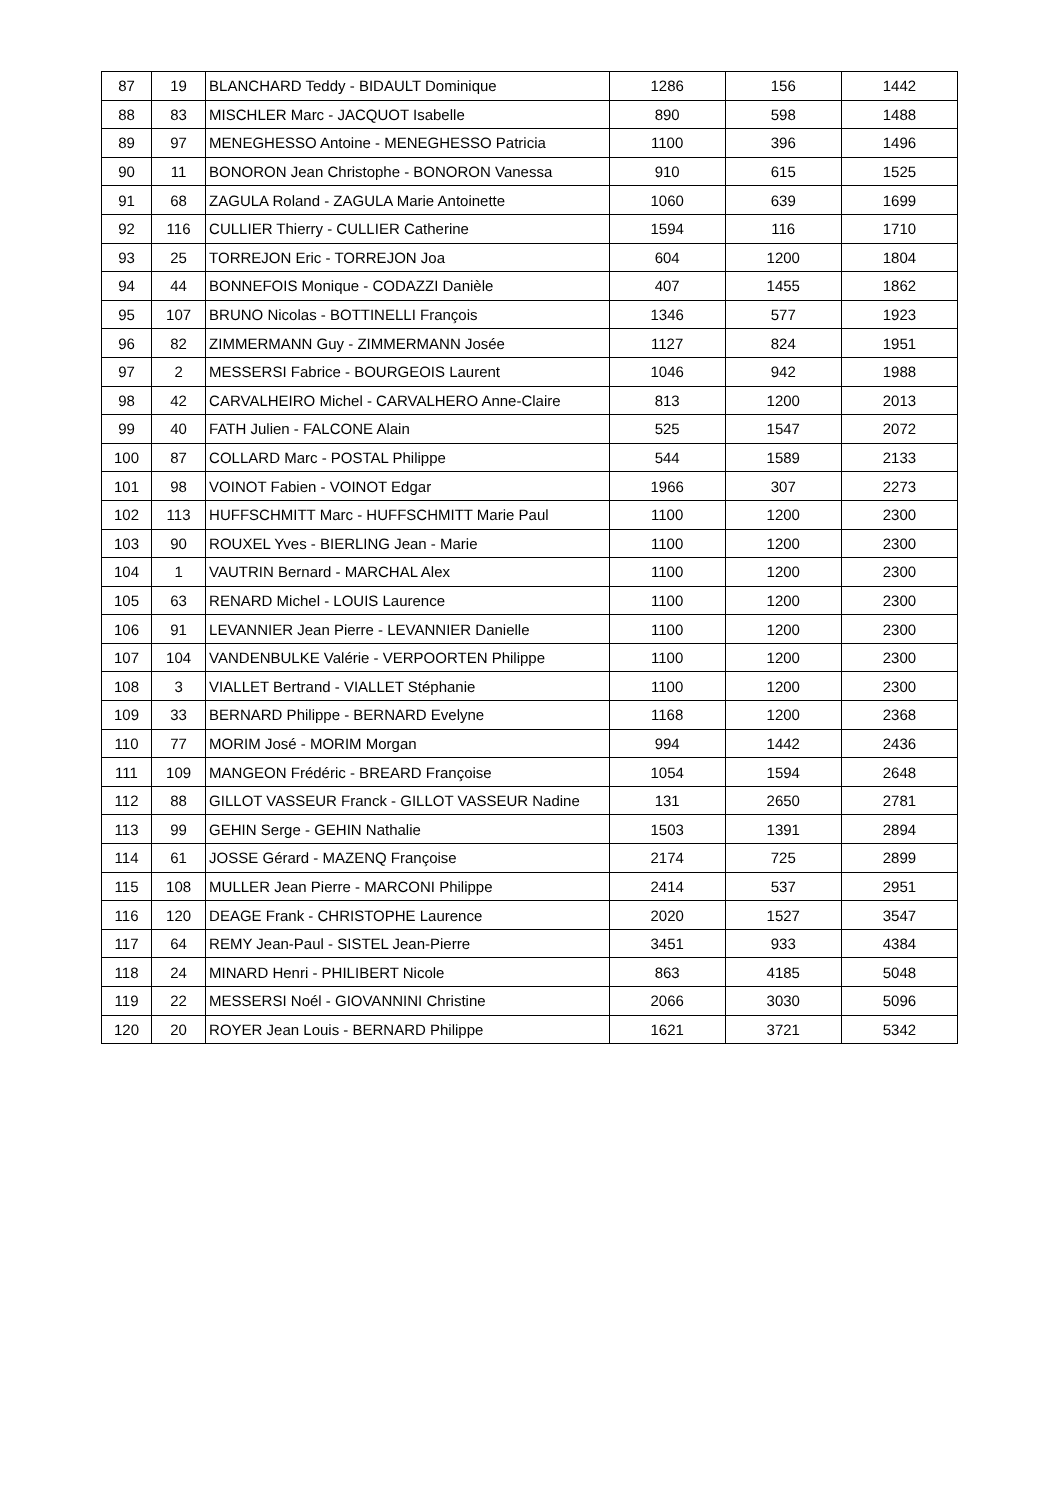| 87 | 19 | BLANCHARD Teddy - BIDAULT Dominique | 1286 | 156 | 1442 |
| 88 | 83 | MISCHLER Marc - JACQUOT Isabelle | 890 | 598 | 1488 |
| 89 | 97 | MENEGHESSO Antoine - MENEGHESSO Patricia | 1100 | 396 | 1496 |
| 90 | 11 | BONORON Jean Christophe - BONORON Vanessa | 910 | 615 | 1525 |
| 91 | 68 | ZAGULA Roland - ZAGULA Marie Antoinette | 1060 | 639 | 1699 |
| 92 | 116 | CULLIER Thierry - CULLIER Catherine | 1594 | 116 | 1710 |
| 93 | 25 | TORREJON Eric - TORREJON Joa | 604 | 1200 | 1804 |
| 94 | 44 | BONNEFOIS Monique - CODAZZI Danièle | 407 | 1455 | 1862 |
| 95 | 107 | BRUNO Nicolas - BOTTINELLI François | 1346 | 577 | 1923 |
| 96 | 82 | ZIMMERMANN Guy - ZIMMERMANN Josée | 1127 | 824 | 1951 |
| 97 | 2 | MESSERSI Fabrice - BOURGEOIS Laurent | 1046 | 942 | 1988 |
| 98 | 42 | CARVALHEIRO Michel - CARVALHERO Anne-Claire | 813 | 1200 | 2013 |
| 99 | 40 | FATH Julien - FALCONE Alain | 525 | 1547 | 2072 |
| 100 | 87 | COLLARD Marc - POSTAL Philippe | 544 | 1589 | 2133 |
| 101 | 98 | VOINOT Fabien - VOINOT Edgar | 1966 | 307 | 2273 |
| 102 | 113 | HUFFSCHMITT Marc - HUFFSCHMITT Marie Paul | 1100 | 1200 | 2300 |
| 103 | 90 | ROUXEL Yves - BIERLING Jean - Marie | 1100 | 1200 | 2300 |
| 104 | 1 | VAUTRIN Bernard - MARCHAL Alex | 1100 | 1200 | 2300 |
| 105 | 63 | RENARD Michel - LOUIS Laurence | 1100 | 1200 | 2300 |
| 106 | 91 | LEVANNIER Jean Pierre - LEVANNIER Danielle | 1100 | 1200 | 2300 |
| 107 | 104 | VANDENBULKE Valérie - VERPOORTEN Philippe | 1100 | 1200 | 2300 |
| 108 | 3 | VIALLET Bertrand - VIALLET Stéphanie | 1100 | 1200 | 2300 |
| 109 | 33 | BERNARD Philippe - BERNARD Evelyne | 1168 | 1200 | 2368 |
| 110 | 77 | MORIM José - MORIM Morgan | 994 | 1442 | 2436 |
| 111 | 109 | MANGEON Frédéric - BREARD Françoise | 1054 | 1594 | 2648 |
| 112 | 88 | GILLOT VASSEUR Franck - GILLOT VASSEUR Nadine | 131 | 2650 | 2781 |
| 113 | 99 | GEHIN Serge - GEHIN Nathalie | 1503 | 1391 | 2894 |
| 114 | 61 | JOSSE Gérard - MAZENQ Françoise | 2174 | 725 | 2899 |
| 115 | 108 | MULLER Jean Pierre - MARCONI Philippe | 2414 | 537 | 2951 |
| 116 | 120 | DEAGE Frank - CHRISTOPHE Laurence | 2020 | 1527 | 3547 |
| 117 | 64 | REMY Jean-Paul - SISTEL Jean-Pierre | 3451 | 933 | 4384 |
| 118 | 24 | MINARD Henri - PHILIBERT Nicole | 863 | 4185 | 5048 |
| 119 | 22 | MESSERSI Noél - GIOVANNINI Christine | 2066 | 3030 | 5096 |
| 120 | 20 | ROYER Jean Louis - BERNARD Philippe | 1621 | 3721 | 5342 |